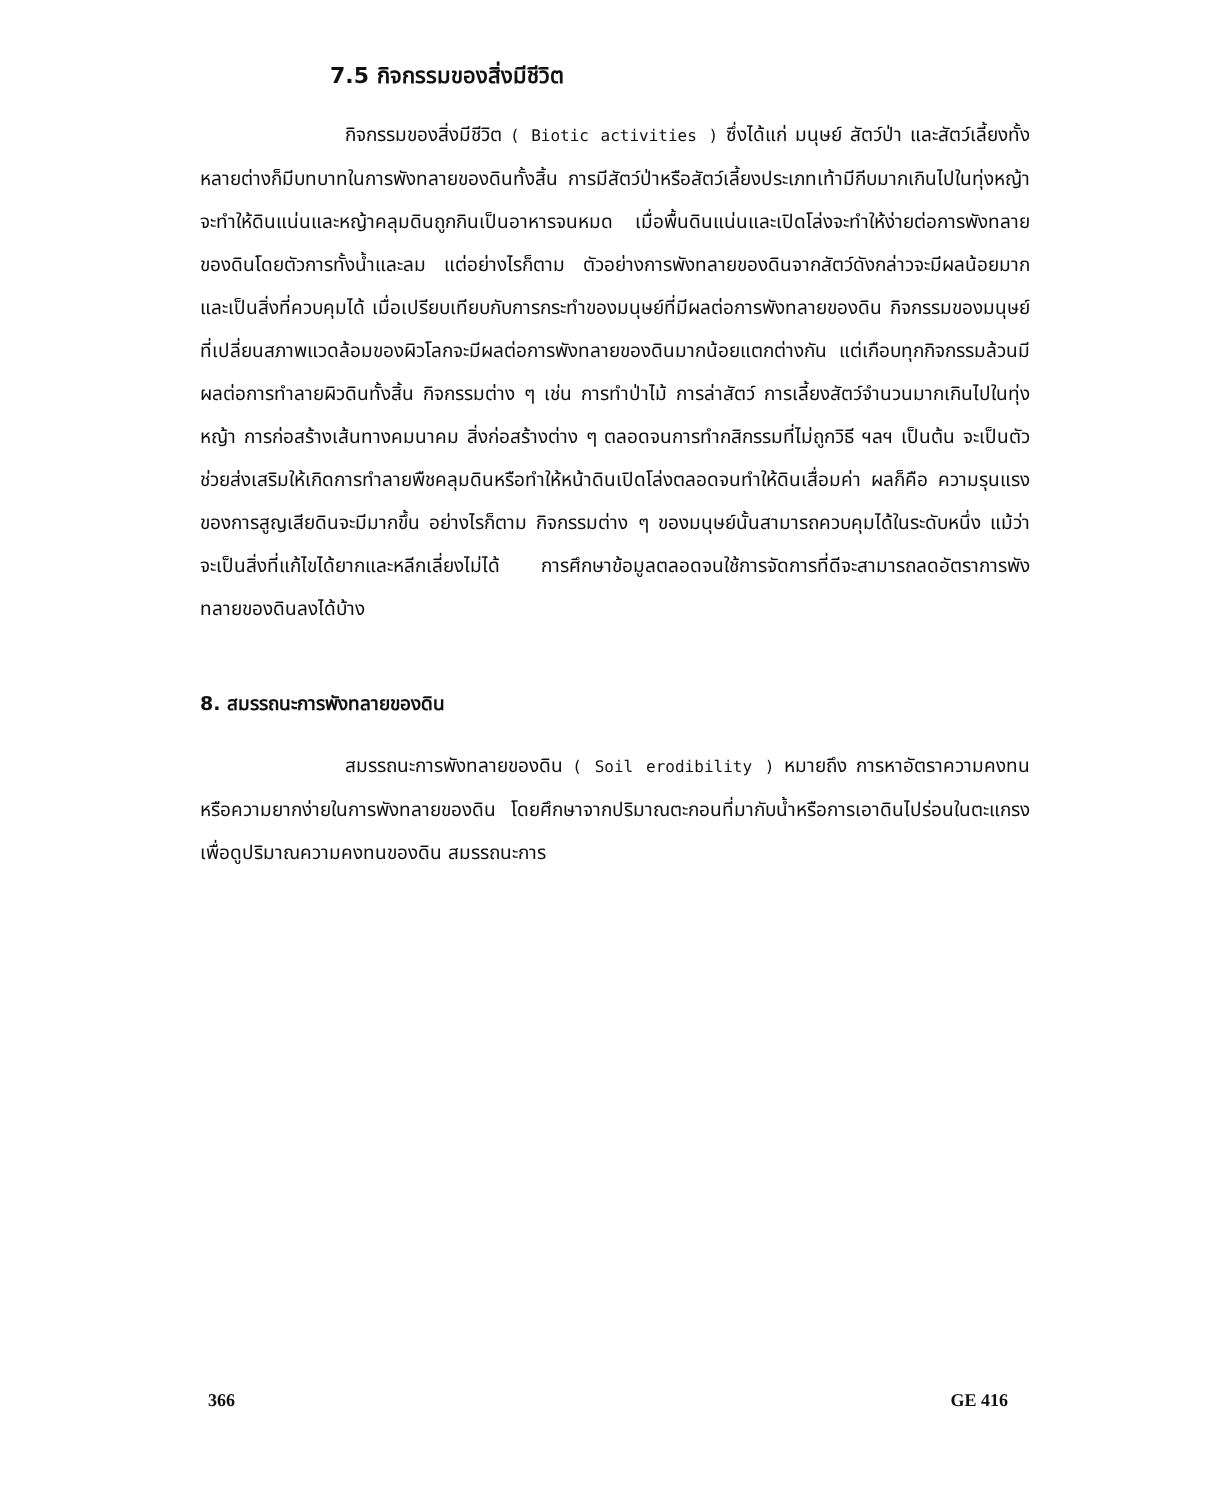7.5 กิจกรรมของสิ่งมีชีวิต
กิจกรรมของสิ่งมีชีวิต ( Biotic activities ) ซึ่งได้แก่ มนุษย์ สัตว์ป่า และสัตว์เลี้ยงทั้งหลายต่างก็มีบทบาทในการพังทลายของดินทั้งสิ้น การมีสัตว์ป่าหรือสัตว์เลี้ยงประเภทเท้ามีกีบมากเกินไปในทุ่งหญ้า จะทำให้ดินแน่นและหญ้าคลุมดินถูกกินเป็นอาหารจนหมด เมื่อพื้นดินแน่นและเปิดโล่งจะทำให้ง่ายต่อการพังทลายของดินโดยตัวการทั้งน้ำและลม แต่อย่างไรก็ตาม ตัวอย่างการพังทลายของดินจากสัตว์ดังกล่าวจะมีผลน้อยมากและเป็นสิ่งที่ควบคุมได้ เมื่อเปรียบเทียบกับการกระทำของมนุษย์ที่มีผลต่อการพังทลายของดิน กิจกรรมของมนุษย์ที่เปลี่ยนสภาพแวดล้อมของผิวโลกจะมีผลต่อการพังทลายของดินมากน้อยแตกต่างกัน แต่เกือบทุกกิจกรรมล้วนมีผลต่อการทำลายผิวดินทั้งสิ้น กิจกรรมต่าง ๆ เช่น การทำป่าไม้ การล่าสัตว์ การเลี้ยงสัตว์จำนวนมากเกินไปในทุ่งหญ้า การก่อสร้างเส้นทางคมนาคม สิ่งก่อสร้างต่าง ๆ ตลอดจนการทำกสิกรรมที่ไม่ถูกวิธี ฯลฯ เป็นต้น จะเป็นตัวช่วยส่งเสริมให้เกิดการทำลายพืชคลุมดินหรือทำให้หน้าดินเปิดโล่งตลอดจนทำให้ดินเสื่อมค่า ผลก็คือ ความรุนแรงของการสูญเสียดินจะมีมากขึ้น อย่างไรก็ตาม กิจกรรมต่าง ๆ ของมนุษย์นั้นสามารถควบคุมได้ในระดับหนึ่ง แม้ว่าจะเป็นสิ่งที่แก้ไขได้ยากและหลีกเลี่ยงไม่ได้ การศึกษาข้อมูลตลอดจนใช้การจัดการที่ดีจะสามารถลดอัตราการพังทลายของดินลงได้บ้าง
8. สมรรถนะการพังทลายของดิน
สมรรถนะการพังทลายของดิน ( Soil erodibility ) หมายถึง การหาอัตราความคงทนหรือความยากง่ายในการพังทลายของดิน โดยศึกษาจากปริมาณตะกอนที่มากับน้ำหรือการเอาดินไปร่อนในตะแกรงเพื่อดูปริมาณความคงทนของดิน สมรรถนะการ
366 GE 416